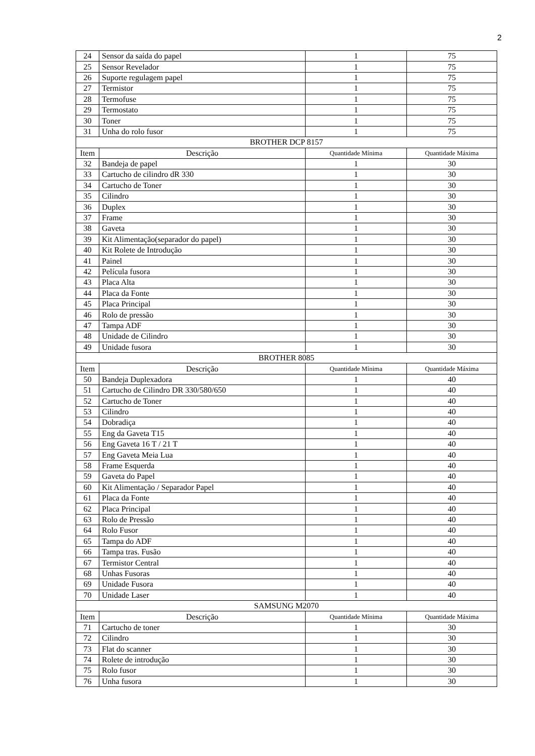2
| 24 | Sensor da saída do papel | 1 | 75 |
| 25 | Sensor Revelador | 1 | 75 |
| 26 | Suporte regulagem papel | 1 | 75 |
| 27 | Termistor | 1 | 75 |
| 28 | Termofuse | 1 | 75 |
| 29 | Termostato | 1 | 75 |
| 30 | Toner | 1 | 75 |
| 31 | Unha do rolo fusor | 1 | 75 |
| BROTHER DCP 8157 | | | |
| Item | Descrição | Quantidade Mínima | Quantidade Máxima |
| 32 | Bandeja de papel | 1 | 30 |
| 33 | Cartucho de cilindro dR 330 | 1 | 30 |
| 34 | Cartucho de Toner | 1 | 30 |
| 35 | Cilindro | 1 | 30 |
| 36 | Duplex | 1 | 30 |
| 37 | Frame | 1 | 30 |
| 38 | Gaveta | 1 | 30 |
| 39 | Kit Alimentação(separador do papel) | 1 | 30 |
| 40 | Kit Rolete de Introdução | 1 | 30 |
| 41 | Painel | 1 | 30 |
| 42 | Película fusora | 1 | 30 |
| 43 | Placa Alta | 1 | 30 |
| 44 | Placa da Fonte | 1 | 30 |
| 45 | Placa Principal | 1 | 30 |
| 46 | Rolo de pressão | 1 | 30 |
| 47 | Tampa ADF | 1 | 30 |
| 48 | Unidade de Cilindro | 1 | 30 |
| 49 | Unidade fusora | 1 | 30 |
| BROTHER 8085 | | | |
| Item | Descrição | Quantidade Mínima | Quantidade Máxima |
| 50 | Bandeja Duplexadora | 1 | 40 |
| 51 | Cartucho de Cilindro DR 330/580/650 | 1 | 40 |
| 52 | Cartucho de Toner | 1 | 40 |
| 53 | Cilindro | 1 | 40 |
| 54 | Dobradiça | 1 | 40 |
| 55 | Eng da Gaveta T15 | 1 | 40 |
| 56 | Eng Gaveta 16 T / 21 T | 1 | 40 |
| 57 | Eng Gaveta Meia Lua | 1 | 40 |
| 58 | Frame Esquerda | 1 | 40 |
| 59 | Gaveta do Papel | 1 | 40 |
| 60 | Kit Alimentação / Separador Papel | 1 | 40 |
| 61 | Placa da Fonte | 1 | 40 |
| 62 | Placa Principal | 1 | 40 |
| 63 | Rolo de Pressão | 1 | 40 |
| 64 | Rolo Fusor | 1 | 40 |
| 65 | Tampa do ADF | 1 | 40 |
| 66 | Tampa tras. Fusão | 1 | 40 |
| 67 | Termistor Central | 1 | 40 |
| 68 | Unhas Fusoras | 1 | 40 |
| 69 | Unidade Fusora | 1 | 40 |
| 70 | Unidade Laser | 1 | 40 |
| SAMSUNG M2070 | | | |
| Item | Descrição | Quantidade Mínima | Quantidade Máxima |
| 71 | Cartucho de toner | 1 | 30 |
| 72 | Cilindro | 1 | 30 |
| 73 | Flat do scanner | 1 | 30 |
| 74 | Rolete de introdução | 1 | 30 |
| 75 | Rolo fusor | 1 | 30 |
| 76 | Unha fusora | 1 | 30 |